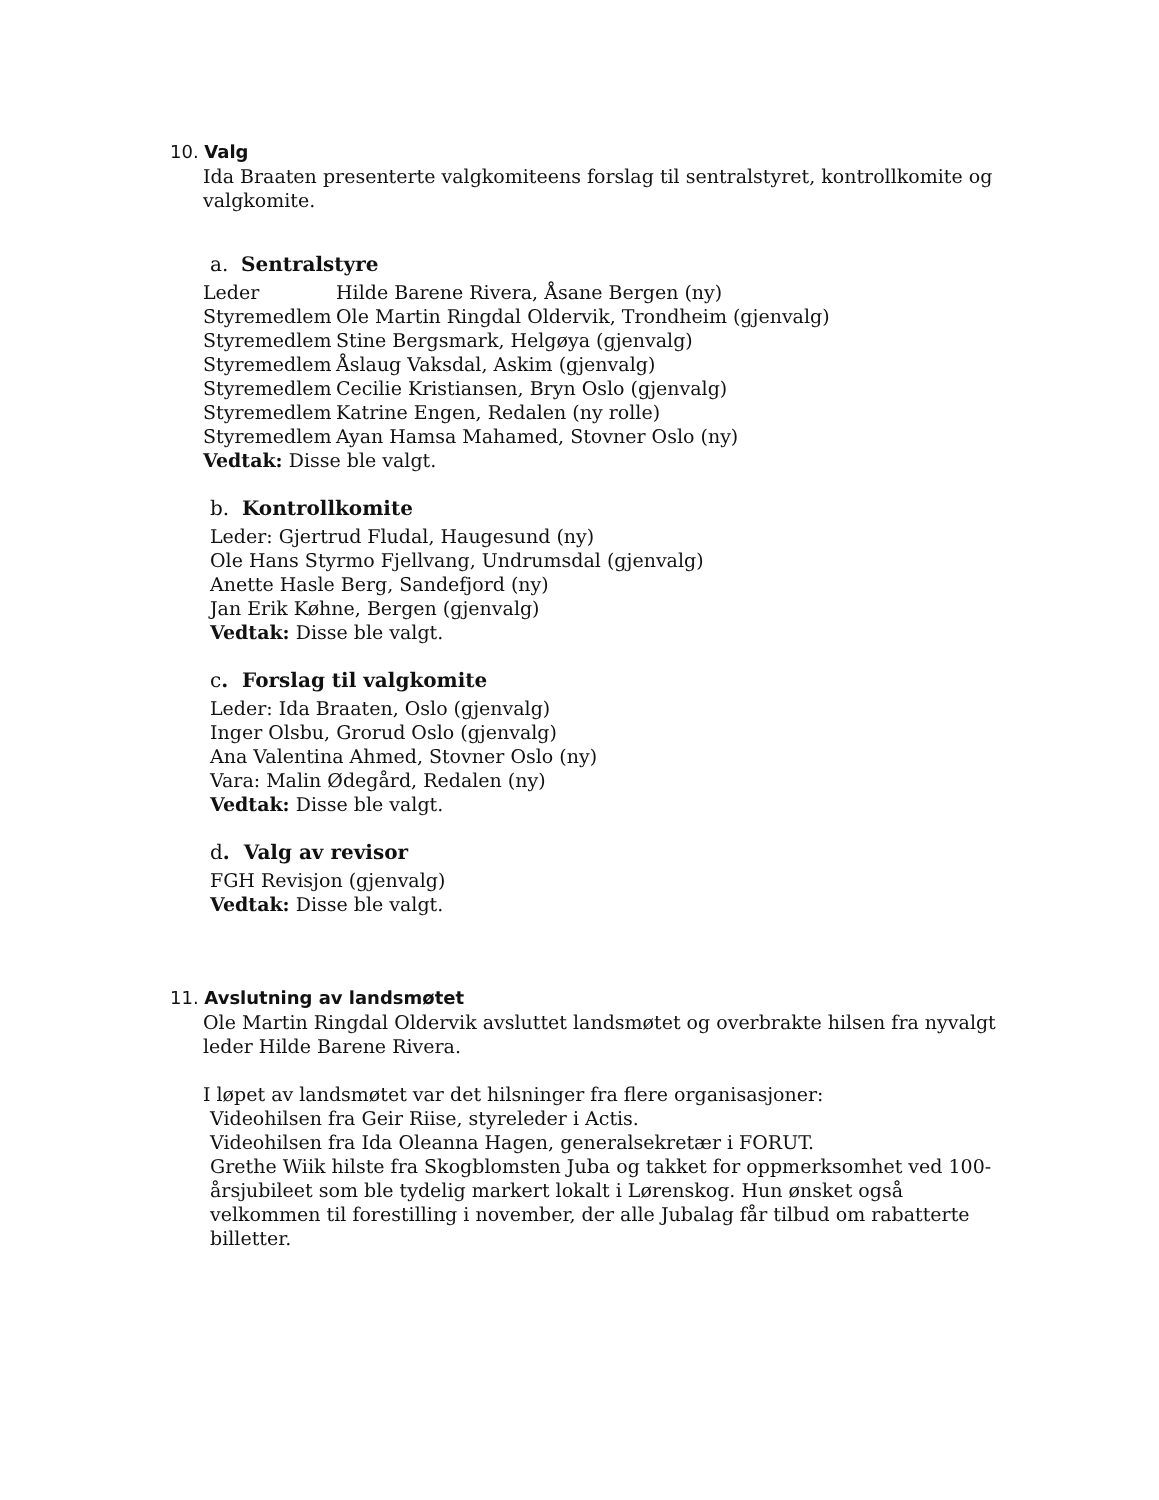10. Valg
Ida Braaten presenterte valgkomiteens forslag til sentralstyret, kontrollkomite og valgkomite.
a. Sentralstyre
Leder Hilde Barene Rivera, Åsane Bergen (ny)
Styremedlem Ole Martin Ringdal Oldervik, Trondheim (gjenvalg)
Styremedlem Stine Bergsmark, Helgøya (gjenvalg)
Styremedlem Åslaug Vaksdal, Askim (gjenvalg)
Styremedlem Cecilie Kristiansen, Bryn Oslo (gjenvalg)
Styremedlem Katrine Engen, Redalen (ny rolle)
Styremedlem Ayan Hamsa Mahamed, Stovner Oslo (ny)
Vedtak: Disse ble valgt.
b. Kontrollkomite
Leder: Gjertrud Fludal, Haugesund (ny)
Ole Hans Styrmo Fjellvang, Undrumsdal (gjenvalg)
Anette Hasle Berg, Sandefjord (ny)
Jan Erik Køhne, Bergen (gjenvalg)
Vedtak: Disse ble valgt.
c. Forslag til valgkomite
Leder: Ida Braaten, Oslo (gjenvalg)
Inger Olsbu, Grorud Oslo (gjenvalg)
Ana Valentina Ahmed, Stovner Oslo (ny)
Vara: Malin Ødegård, Redalen (ny)
Vedtak: Disse ble valgt.
d. Valg av revisor
FGH Revisjon (gjenvalg)
Vedtak: Disse ble valgt.
11. Avslutning av landsmøtet
Ole Martin Ringdal Oldervik avsluttet landsmøtet og overbrakte hilsen fra nyvalgt leder Hilde Barene Rivera.
I løpet av landsmøtet var det hilsninger fra flere organisasjoner:
Videohilsen fra Geir Riise, styreleder i Actis.
Videohilsen fra Ida Oleanna Hagen, generalsekretær i FORUT.
Grethe Wiik hilste fra Skogblomsten Juba og takket for oppmerksomhet ved 100-årsjubileet som ble tydelig markert lokalt i Lørenskog. Hun ønsket også velkommen til forestilling i november, der alle Jubalag får tilbud om rabatterte billetter.